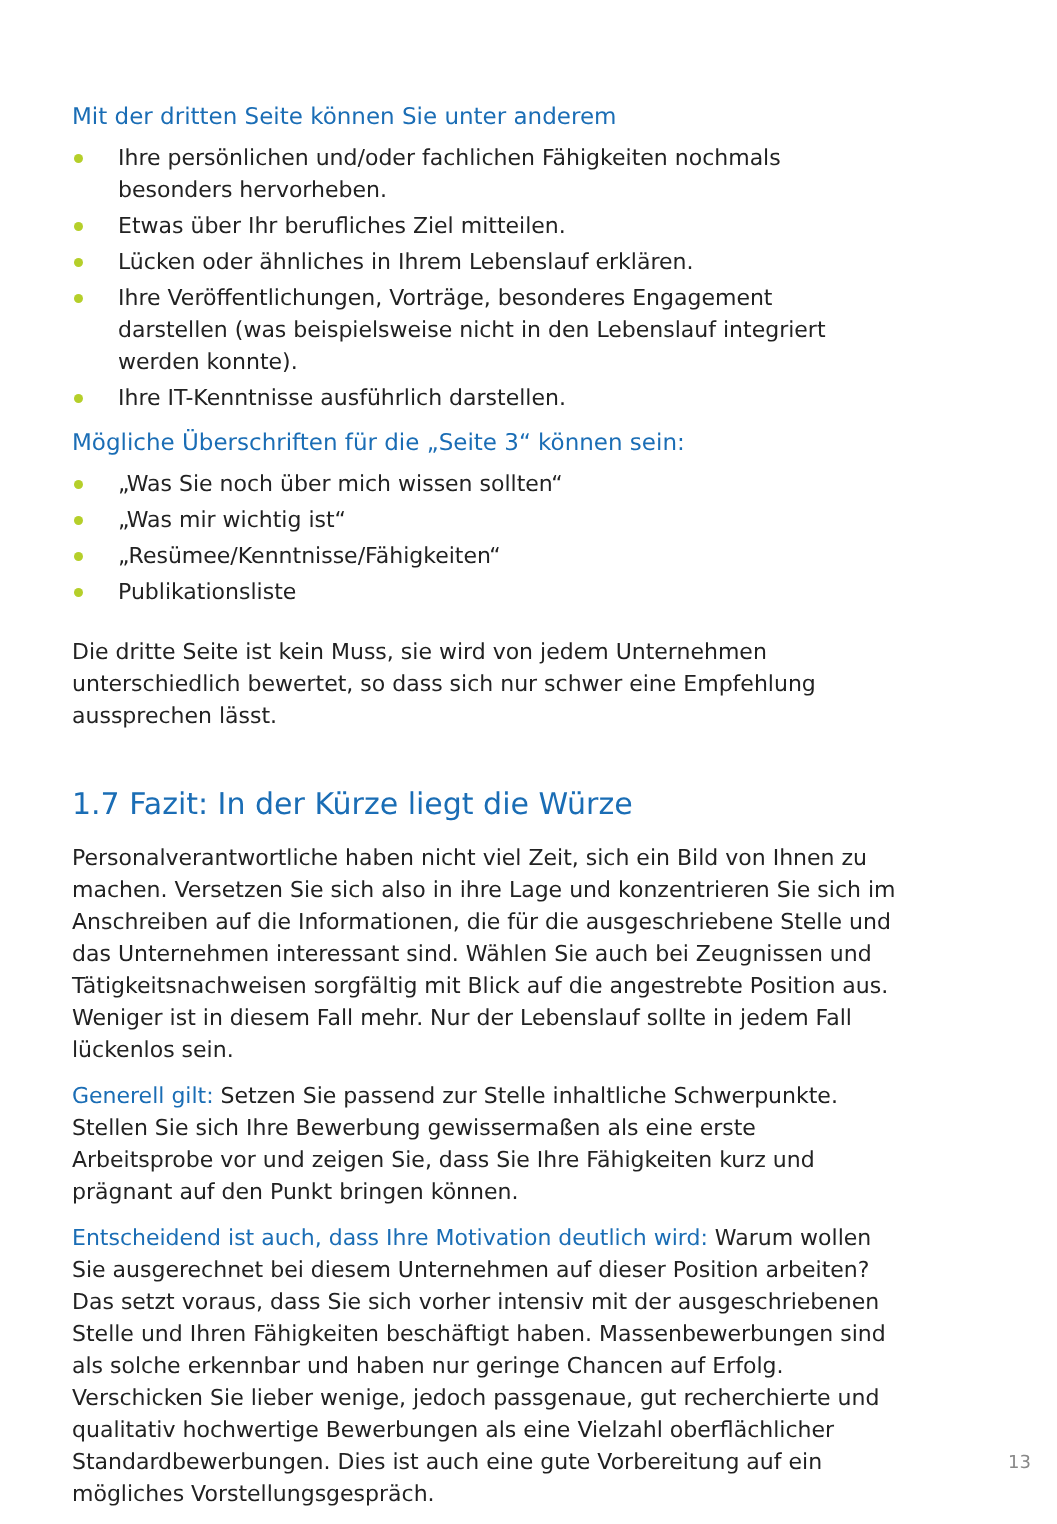Mit der dritten Seite können Sie unter anderem
Ihre persönlichen und/oder fachlichen Fähigkeiten nochmals
besonders hervorheben.
Etwas über Ihr berufliches Ziel mitteilen.
Lücken oder ähnliches in Ihrem Lebenslauf erklären.
Ihre Veröffentlichungen, Vorträge, besonderes Engagement
darstellen (was beispielsweise nicht in den Lebenslauf integriert
werden konnte).
Ihre IT-Kenntnisse ausführlich darstellen.
Mögliche Überschriften für die „Seite 3“ können sein:
„Was Sie noch über mich wissen sollten“
„Was mir wichtig ist“
„Resümee/Kenntnisse/Fähigkeiten“
Publikationsliste
Die dritte Seite ist kein Muss, sie wird von jedem Unternehmen unterschiedlich bewertet, so dass sich nur schwer eine Empfehlung aussprechen lässt.
1.7 Fazit: In der Kürze liegt die Würze
Personalverantwortliche haben nicht viel Zeit, sich ein Bild von Ihnen zu machen. Versetzen Sie sich also in ihre Lage und konzentrieren Sie sich im Anschreiben auf die Informationen, die für die ausgeschriebene Stelle und das Unternehmen interessant sind. Wählen Sie auch bei Zeugnissen und Tätigkeitsnachweisen sorgfältig mit Blick auf die angestrebte Position aus. Weniger ist in diesem Fall mehr. Nur der Lebenslauf sollte in jedem Fall lückenlos sein.
Generell gilt: Setzen Sie passend zur Stelle inhaltliche Schwerpunkte. Stellen Sie sich Ihre Bewerbung gewissermaßen als eine erste Arbeitsprobe vor und zeigen Sie, dass Sie Ihre Fähigkeiten kurz und prägnant auf den Punkt bringen können.
Entscheidend ist auch, dass Ihre Motivation deutlich wird: Warum wollen Sie ausgerechnet bei diesem Unternehmen auf dieser Position arbeiten? Das setzt voraus, dass Sie sich vorher intensiv mit der ausgeschriebenen Stelle und Ihren Fähigkeiten beschäftigt haben. Massenbewerbungen sind als solche erkennbar und haben nur geringe Chancen auf Erfolg. Verschicken Sie lieber wenige, jedoch passgenaue, gut recherchierte und qualitativ hochwertige Bewerbungen als eine Vielzahl oberflächlicher Standardbewerbungen. Dies ist auch eine gute Vorbereitung auf ein mögliches Vorstellungsgespräch.
13